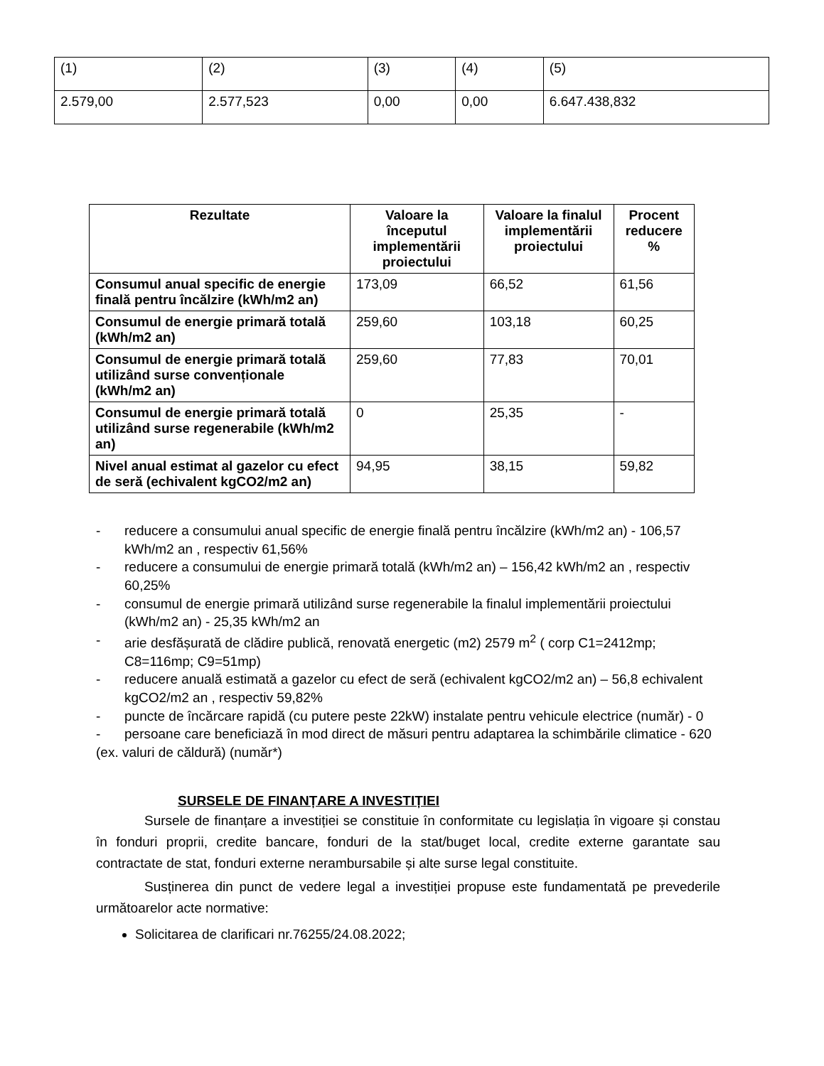| (1) | (2) | (3) | (4) | (5) |
| 2.579,00 | 2.577,523 | 0,00 | 0,00 | 6.647.438,832 |
| Rezultate | Valoare la începutul implementării proiectului | Valoare la finalul implementării proiectului | Procent reducere % |
| --- | --- | --- | --- |
| Consumul anual specific de energie finală pentru încălzire (kWh/m2 an) | 173,09 | 66,52 | 61,56 |
| Consumul de energie primară totală (kWh/m2 an) | 259,60 | 103,18 | 60,25 |
| Consumul de energie primară totală utilizând surse convenționale (kWh/m2 an) | 259,60 | 77,83 | 70,01 |
| Consumul de energie primară totală utilizând surse regenerabile (kWh/m2 an) | 0 | 25,35 | - |
| Nivel anual estimat al gazelor cu efect de seră (echivalent kgCO2/m2 an) | 94,95 | 38,15 | 59,82 |
- reducere a consumului anual specific de energie finală pentru încălzire (kWh/m2 an) - 106,57 kWh/m2 an , respectiv 61,56%
- reducere a consumului de energie primară totală (kWh/m2 an) – 156,42 kWh/m2 an , respectiv 60,25%
- consumul de energie primară utilizând surse regenerabile la finalul implementării proiectului (kWh/m2 an) - 25,35 kWh/m2 an
- arie desfășurată de clădire publică, renovată energetic (m2) 2579 m<sup>2</sup> ( corp C1=2412mp; C8=116mp; C9=51mp)
- reducere anuală estimată a gazelor cu efect de seră (echivalent kgCO2/m2 an) – 56,8 echivalent kgCO2/m2 an , respectiv 59,82%
- puncte de încărcare rapidă (cu putere peste 22kW) instalate pentru vehicule electrice (număr) - 0
- persoane care beneficiază în mod direct de măsuri pentru adaptarea la schimbările climatice - 620
(ex. valuri de căldură) (număr*)
SURSELE DE FINANȚARE A INVESTIȚIEI
Sursele de finanțare a investiției se constituie în conformitate cu legislația în vigoare și constau în fonduri proprii, credite bancare, fonduri de la stat/buget local, credite externe garantate sau contractate de stat, fonduri externe nerambursabile și alte surse legal constituite.
Susținerea din punct de vedere legal a investiției propuse este fundamentată pe prevederile următoarelor acte normative:
Solicitarea de clarificari nr.76255/24.08.2022;